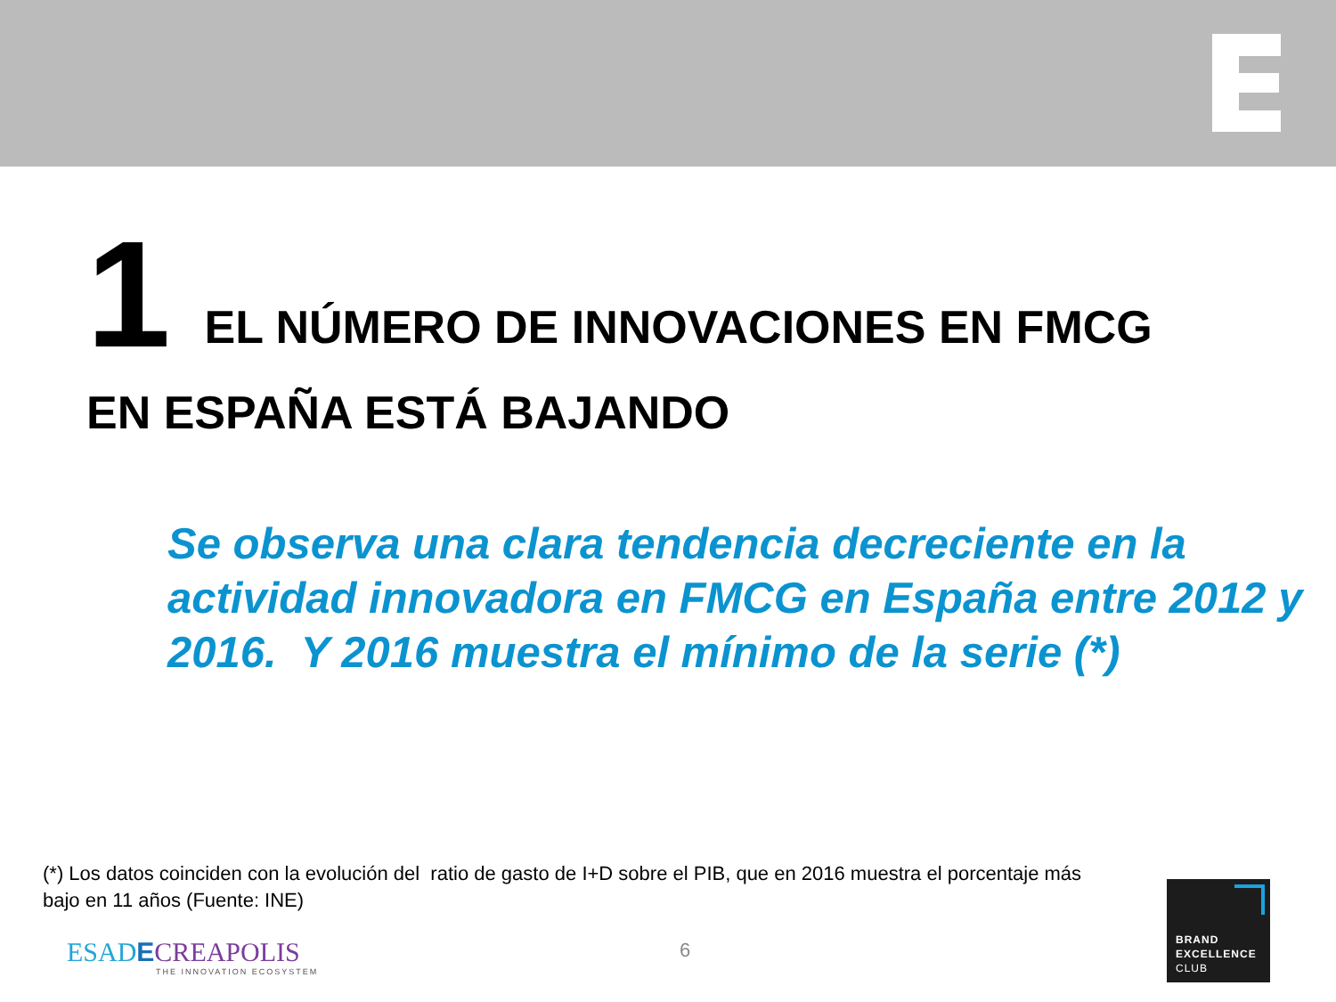1 EL NÚMERO DE INNOVACIONES EN FMCG
EN ESPAÑA ESTÁ BAJANDO
Se observa una clara tendencia decreciente en la actividad innovadora en FMCG en España entre 2012 y 2016. Y 2016 muestra el mínimo de la serie (*)
(*) Los datos coinciden con la evolución del ratio de gasto de I+D sobre el PIB, que en 2016 muestra el porcentaje más bajo en 11 años (Fuente: INE)
ESADECREAPOLIS
THE INNOVATION ECOSYSTEM
6
BRAND
EXCELLENCE
CLUB